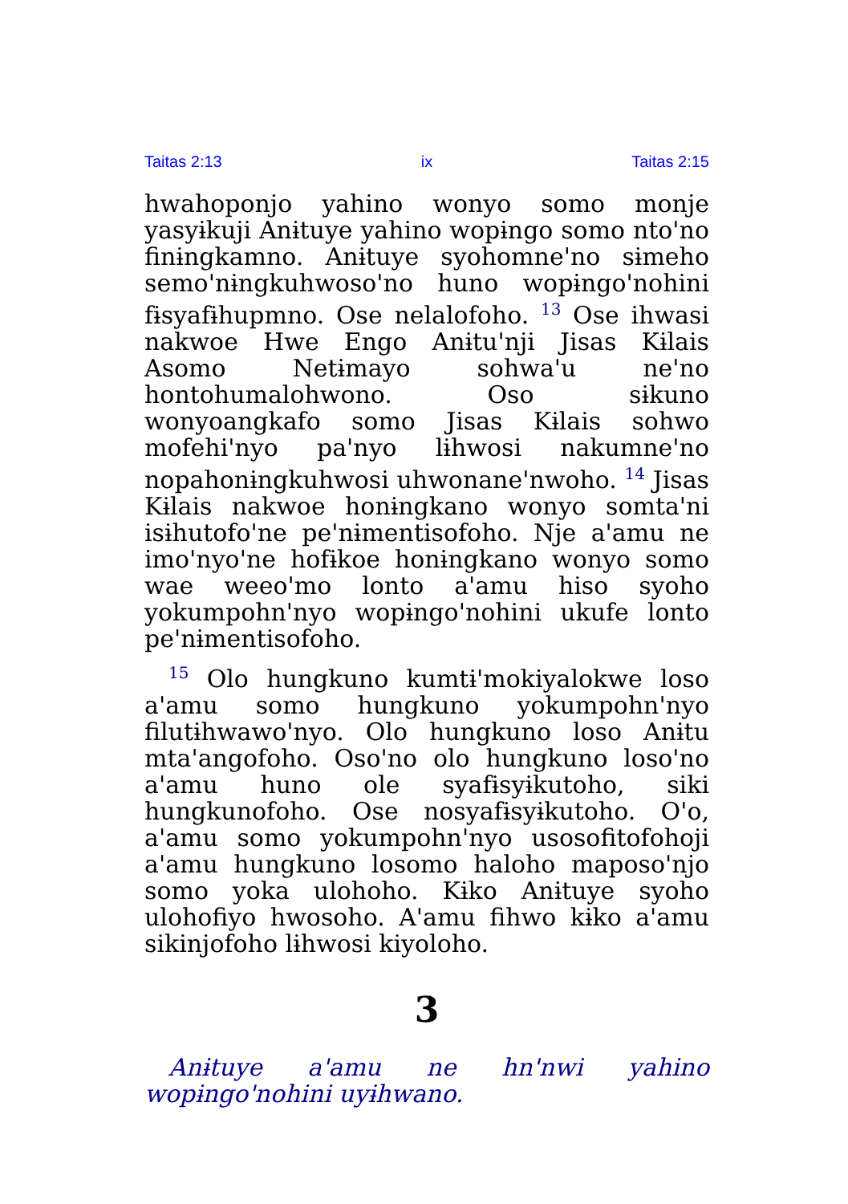Taitas 2:13 ix Taitas 2:15
hwahoponjo yahino wonyo somo monje yasyɨkuji Anɨtuye yahino wopɨngo somo ntoꞌno finɨngkamno. Anɨtuye syohomneꞌno sɨmeho semoꞌnɨngkuhwosoꞌno huno wopɨngoꞌnohini fɨsyafɨhupmno. Ose nelalofoho. <sup>13</sup> Ose ihwasi nakwoe Hwe Engo Anɨtuꞌnji Jisas Kɨlais Asomo Netɨmayo sohwaꞌu neꞌno hontohumalohwono. Oso sɨkuno wonyoangkafo somo Jisas Kɨlais sohwo mofehiꞌnyo paꞌnyo lɨhwosi nakumneꞌno nopahonɨngkuhwosi uhwonaneꞌnwoho. <sup>14</sup> Jisas Kɨlais nakwoe honɨngkano wonyo somtaꞌni isɨhutofoꞌne peꞌnɨmentisofoho. Nje aꞌamu ne imoꞌnyoꞌne hofɨkoe honɨngkano wonyo somo wae weeoꞌmo lonto aꞌamu hiso syoho yokumpohnꞌnyo wopɨngoꞌnohini ukufe lonto peꞌnɨmentisofoho.
<sup>15</sup> Olo hungkuno kumtɨꞌmokiyalokwe loso aꞌamu somo hungkuno yokumpohnꞌnyo filutɨhwawoꞌnyo. Olo hungkuno loso Anɨtu mtaꞌangofoho. Osoꞌno olo hungkuno losoꞌno aꞌamu huno ole syafɨsyɨkutoho, siki hungkunofoho. Ose nosyafɨsyɨkutoho. Oꞌo, aꞌamu somo yokumpohnꞌnyo usosofitofohoji aꞌamu hungkuno losomo haloho maposoꞌnjo somo yoka ulohoho. Kɨko Anɨtuye syoho ulohofiyo hwosoho. Aꞌamu fihwo kɨko aꞌamu sikinjofoho lɨhwosi kiyoloho.
3
Anɨtuye aꞌamu ne hnꞌnwi yahino wopɨngoꞌnohini uyɨhwano.